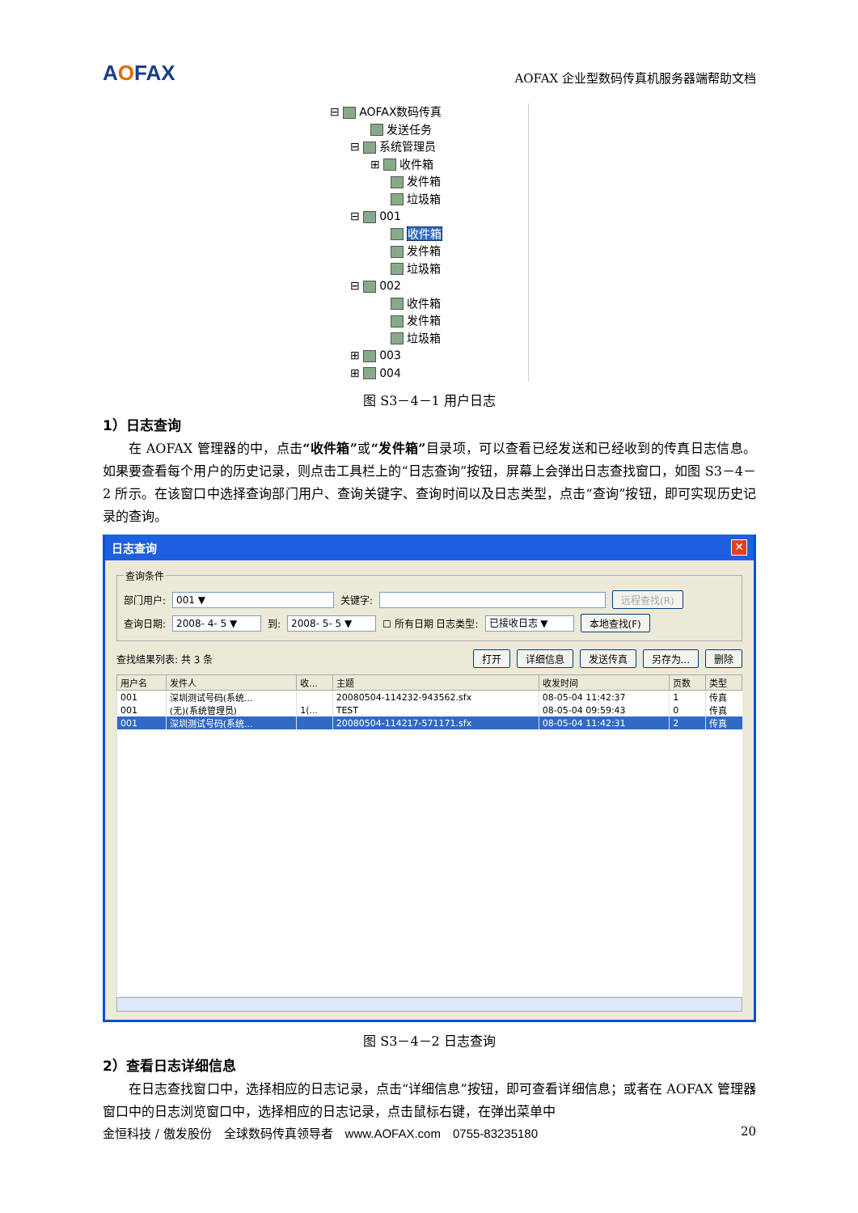AOFAX
AOFAX 企业型数码传真机服务器端帮助文档
⊟ AOFAX数码传真
发送任务
⊟ 系统管理员
⊞ 收件箱
发件箱
垃圾箱
⊟ 001
收件箱
发件箱
垃圾箱
⊟ 002
收件箱
发件箱
垃圾箱
⊞ 003
⊞ 004
图 S3－4－1 用户日志
1）日志查询
在 AOFAX 管理器的中，点击“收件箱”或“发件箱”目录项，可以查看已经发送和已经收到的传真日志信息。如果要查看每个用户的历史记录，则点击工具栏上的“日志查询”按钮，屏幕上会弹出日志查找窗口，如图 S3－4－2 所示。在该窗口中选择查询部门用户、查询关键字、查询时间以及日志类型，点击“查询”按钮，即可实现历史记录的查询。
日志查询 ✕
查询条件
部门用户: 001 ▼ 关键字: 远程查找(R)
查询日期: 2008- 4- 5 ▼ 到: 2008- 5- 5 ▼ ☐ 所有日期 日志类型: 已接收日志 ▼ 本地查找(F)
查找结果列表: 共 3 条 打开 详细信息 发送传真 另存为... 删除
| 用户名 | 发件人 | 收... | 主题 | 收发时间 | 页数 | 类型 |
| --- | --- | --- | --- | --- | --- | --- |
| 001 | 深圳测试号码(系统... | | 20080504-114232-943562.sfx | 08-05-04 11:42:37 | 1 | 传真 |
| 001 | (无)(系统管理员) | 1(... | TEST | 08-05-04 09:59:43 | 0 | 传真 |
| 001 | 深圳测试号码(系统... | | 20080504-114217-571171.sfx | 08-05-04 11:42:31 | 2 | 传真 |
图 S3－4－2 日志查询
2）查看日志详细信息
在日志查找窗口中，选择相应的日志记录，点击“详细信息”按钮，即可查看详细信息；或者在 AOFAX 管理器窗口中的日志浏览窗口中，选择相应的日志记录，点击鼠标右键，在弹出菜单中
金恒科技 / 傲发股份　全球数码传真领导者　www.AOFAX.com　0755-83235180 20